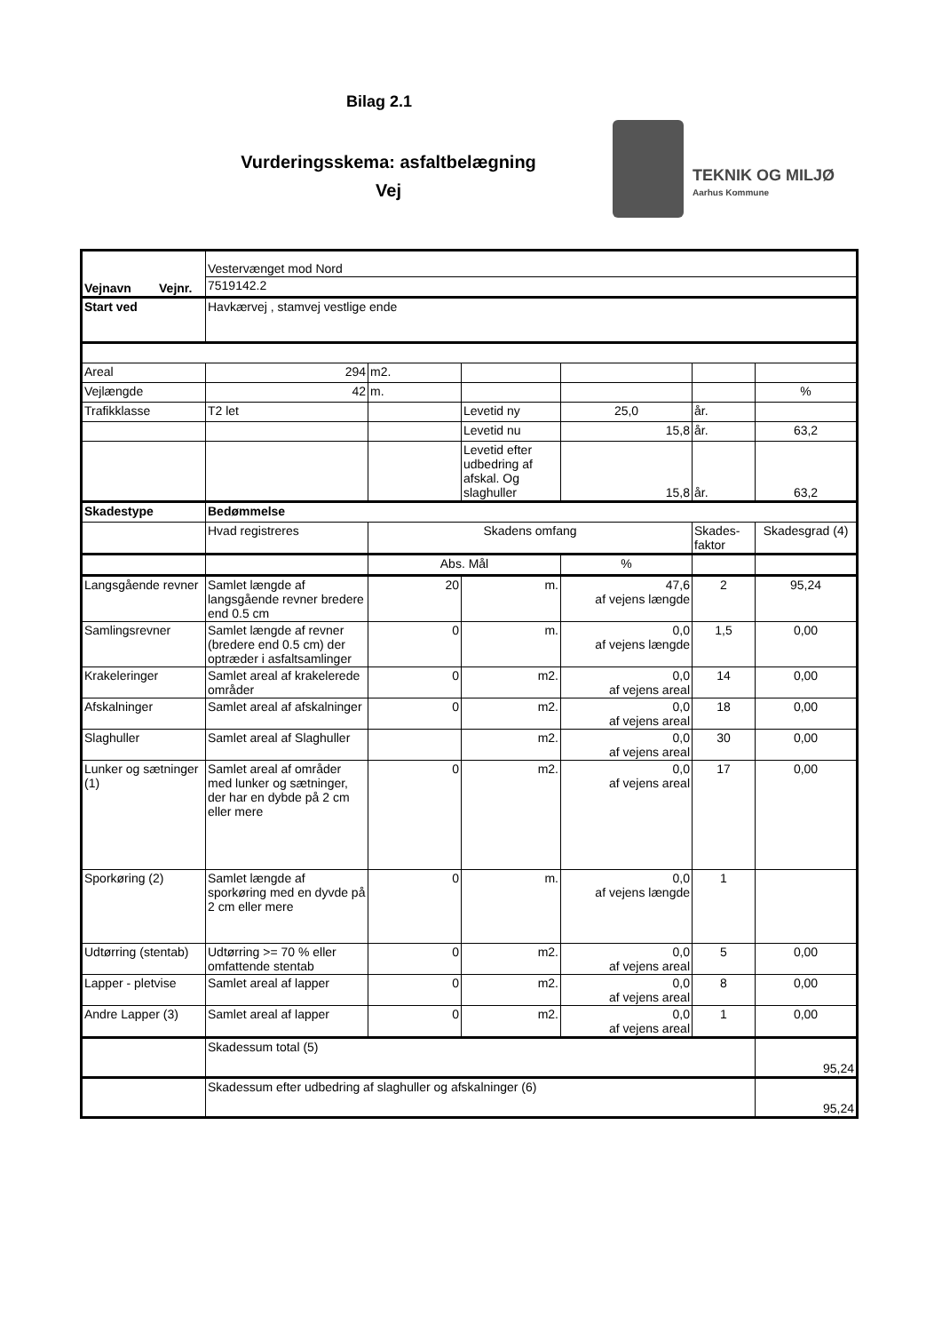Bilag 2.1
Vurderingsskema: asfaltbelægning
Vej
TEKNIK OG MILJØ
Aarhus Kommune
| Vejnavn Vejnr. | Vestervænget mod Nord | | | | | |
| | 7519142.2 | | | | | |
| Start ved | Havkærvej , stamvej vestlige ende | | | | | |
| Areal | 294 | m2. | | | | |
| Vejlængde | 42 | m. | | | | % |
| Trafikklasse | T2 let | | Levetid ny | 25,0 | år. | |
| | | | Levetid nu | 15,8 | år. | 63,2 |
| | | | Levetid efter udbedring af afskal. Og slaghuller | 15,8 | år. | 63,2 |
| Skadestype | Bedømmelse | | | | | |
| | Hvad registreres | Skadens omfang | | | Skades-faktor | Skadesgrad (4) |
| | | Abs. Mål | | % | | |
| Langsgående revner | Samlet længde af langsgående revner bredere end 0.5 cm | 20 | m. | 47,6 af vejens længde | 2 | 95,24 |
| Samlingsrevner | Samlet længde af revner (bredere end 0.5 cm) der optræder i asfaltsamlinger | 0 | m. | 0,0 af vejens længde | 1,5 | 0,00 |
| Krakeleringer | Samlet areal af krakelerede områder | 0 | m2. | 0,0 af vejens areal | 14 | 0,00 |
| Afskalninger | Samlet areal af afskalninger | 0 | m2. | 0,0 af vejens areal | 18 | 0,00 |
| Slaghuller | Samlet areal af Slaghuller | | m2. | 0,0 af vejens areal | 30 | 0,00 |
| Lunker og sætninger (1) | Samlet areal af områder med lunker og sætninger, der har en dybde på 2 cm eller mere | 0 | m2. | 0,0 af vejens areal | 17 | 0,00 |
| Sporkøring (2) | Samlet længde af sporkøring med en dyvde på 2 cm eller mere | 0 | m. | 0,0 af vejens længde | 1 | |
| Udtørring (stentab) | Udtørring >= 70 % eller omfattende stentab | 0 | m2. | 0,0 af vejens areal | 5 | 0,00 |
| Lapper - pletvise | Samlet areal af lapper | 0 | m2. | 0,0 af vejens areal | 8 | 0,00 |
| Andre Lapper (3) | Samlet areal af lapper | 0 | m2. | 0,0 af vejens areal | 1 | 0,00 |
| | Skadessum total (5) | | | | | 95,24 |
| | Skadessum efter udbedring af slaghuller og afskalninger (6) | | | | | 95,24 |